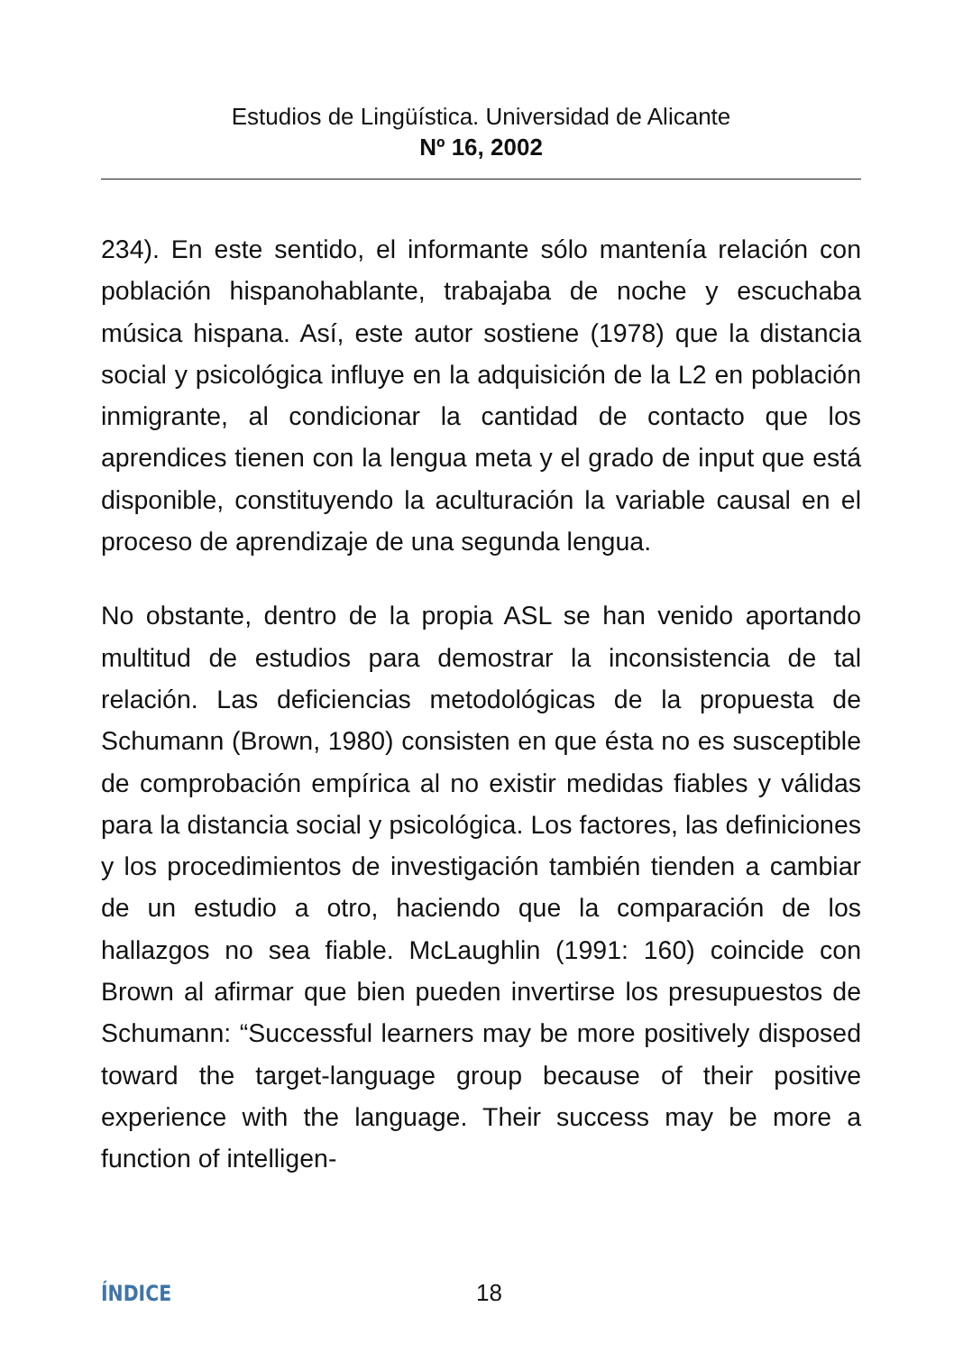Estudios de Lingüística. Universidad de Alicante
Nº 16, 2002
234). En este sentido, el informante sólo mantenía relación con población hispanohablante, trabajaba de noche y escuchaba música hispana. Así, este autor sostiene (1978) que la distancia social y psicológica influye en la adquisición de la L2 en población inmigrante, al condicionar la cantidad de contacto que los aprendices tienen con la lengua meta y el grado de input que está disponible, constituyendo la aculturación la variable causal en el proceso de aprendizaje de una segunda lengua.
No obstante, dentro de la propia ASL se han venido aportando multitud de estudios para demostrar la inconsistencia de tal relación. Las deficiencias metodológicas de la propuesta de Schumann (Brown, 1980) consisten en que ésta no es susceptible de comprobación empírica al no existir medidas fiables y válidas para la distancia social y psicológica. Los factores, las definiciones y los procedimientos de investigación también tienden a cambiar de un estudio a otro, haciendo que la comparación de los hallazgos no sea fiable. McLaughlin (1991: 160) coincide con Brown al afirmar que bien pueden invertirse los presupuestos de Schumann: “Successful learners may be more positively disposed toward the target-language group because of their positive experience with the language. Their success may be more a function of intelligen-
ÍNDICE 18